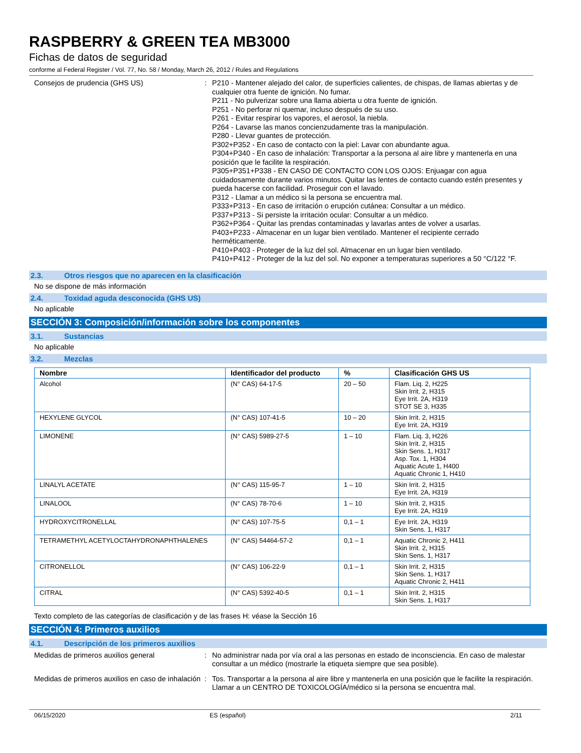RASPBERRY & GREEN TEA MB3000
Fichas de datos de seguridad
conforme al Federal Register / Vol. 77, No. 58 / Monday, March 26, 2012 / Rules and Regulations
Consejos de prudencia (GHS US) : P210 - Mantener alejado del calor, de superficies calientes, de chispas, de llamas abiertas y de cualquier otra fuente de ignición. No fumar.
P211 - No pulverizar sobre una llama abierta u otra fuente de ignición.
P251 - No perforar ni quemar, incluso después de su uso.
P261 - Evitar respirar los vapores, el aerosol, la niebla.
P264 - Lavarse las manos concienzudamente tras la manipulación.
P280 - Llevar guantes de protección.
P302+P352 - En caso de contacto con la piel: Lavar con abundante agua.
P304+P340 - En caso de inhalación: Transportar a la persona al aire libre y mantenerla en una posición que le facilite la respiración.
P305+P351+P338 - EN CASO DE CONTACTO CON LOS OJOS: Enjuagar con agua cuidadosamente durante varios minutos. Quitar las lentes de contacto cuando estén presentes y pueda hacerse con facilidad. Proseguir con el lavado.
P312 - Llamar a un médico si la persona se encuentra mal.
P333+P313 - En caso de irritación o erupción cutánea: Consultar a un médico.
P337+P313 - Si persiste la irritación ocular: Consultar a un médico.
P362+P364 - Quitar las prendas contaminadas y lavarlas antes de volver a usarlas.
P403+P233 - Almacenar en un lugar bien ventilado. Mantener el recipiente cerrado herméticamente.
P410+P403 - Proteger de la luz del sol. Almacenar en un lugar bien ventilado.
P410+P412 - Proteger de la luz del sol. No exponer a temperaturas superiores a 50 °C/122 °F.
2.3. Otros riesgos que no aparecen en la clasificación
No se dispone de más información
2.4. Toxidad aguda desconocida (GHS US)
No aplicable
SECCIÓN 3: Composición/información sobre los componentes
3.1. Sustancias
No aplicable
3.2. Mezclas
| Nombre | Identificador del producto | % | Clasificación GHS US |
| --- | --- | --- | --- |
| Alcohol | (N° CAS) 64-17-5 | 20 – 50 | Flam. Liq. 2, H225 Skin Irrit. 2, H315 Eye Irrit. 2A, H319 STOT SE 3, H335 |
| HEXYLENE GLYCOL | (N° CAS) 107-41-5 | 10 – 20 | Skin Irrit. 2, H315 Eye Irrit. 2A, H319 |
| LIMONENE | (N° CAS) 5989-27-5 | 1 – 10 | Flam. Liq. 3, H226 Skin Irrit. 2, H315 Skin Sens. 1, H317 Asp. Tox. 1, H304 Aquatic Acute 1, H400 Aquatic Chronic 1, H410 |
| LINALYL ACETATE | (N° CAS) 115-95-7 | 1 – 10 | Skin Irrit. 2, H315 Eye Irrit. 2A, H319 |
| LINALOOL | (N° CAS) 78-70-6 | 1 – 10 | Skin Irrit. 2, H315 Eye Irrit. 2A, H319 |
| HYDROXYCITRONELLAL | (N° CAS) 107-75-5 | 0,1 – 1 | Eye Irrit. 2A, H319 Skin Sens. 1, H317 |
| TETRAMETHYL ACETYLOCTAHYDRONAPHTHALENES | (N° CAS) 54464-57-2 | 0,1 – 1 | Aquatic Chronic 2, H411 Skin Irrit. 2, H315 Skin Sens. 1, H317 |
| CITRONELLOL | (N° CAS) 106-22-9 | 0,1 – 1 | Skin Irrit. 2, H315 Skin Sens. 1, H317 Aquatic Chronic 2, H411 |
| CITRAL | (N° CAS) 5392-40-5 | 0,1 – 1 | Skin Irrit. 2, H315 Skin Sens. 1, H317 |
Texto completo de las categorías de clasificación y de las frases H: véase la Sección 16
SECCIÓN 4: Primeros auxilios
4.1. Descripción de los primeros auxilios
Medidas de primeros auxilios general : No administrar nada por vía oral a las personas en estado de inconsciencia. En caso de malestar consultar a un médico (mostrarle la etiqueta siempre que sea posible).
Medidas de primeros auxilios en caso de inhalación
: Tos. Transportar a la persona al aire libre y mantenerla en una posición que le facilite la respiración. Llamar a un CENTRO DE TOXICOLOGÍA/médico si la persona se encuentra mal.
06/15/2020 ES (español) 2/11